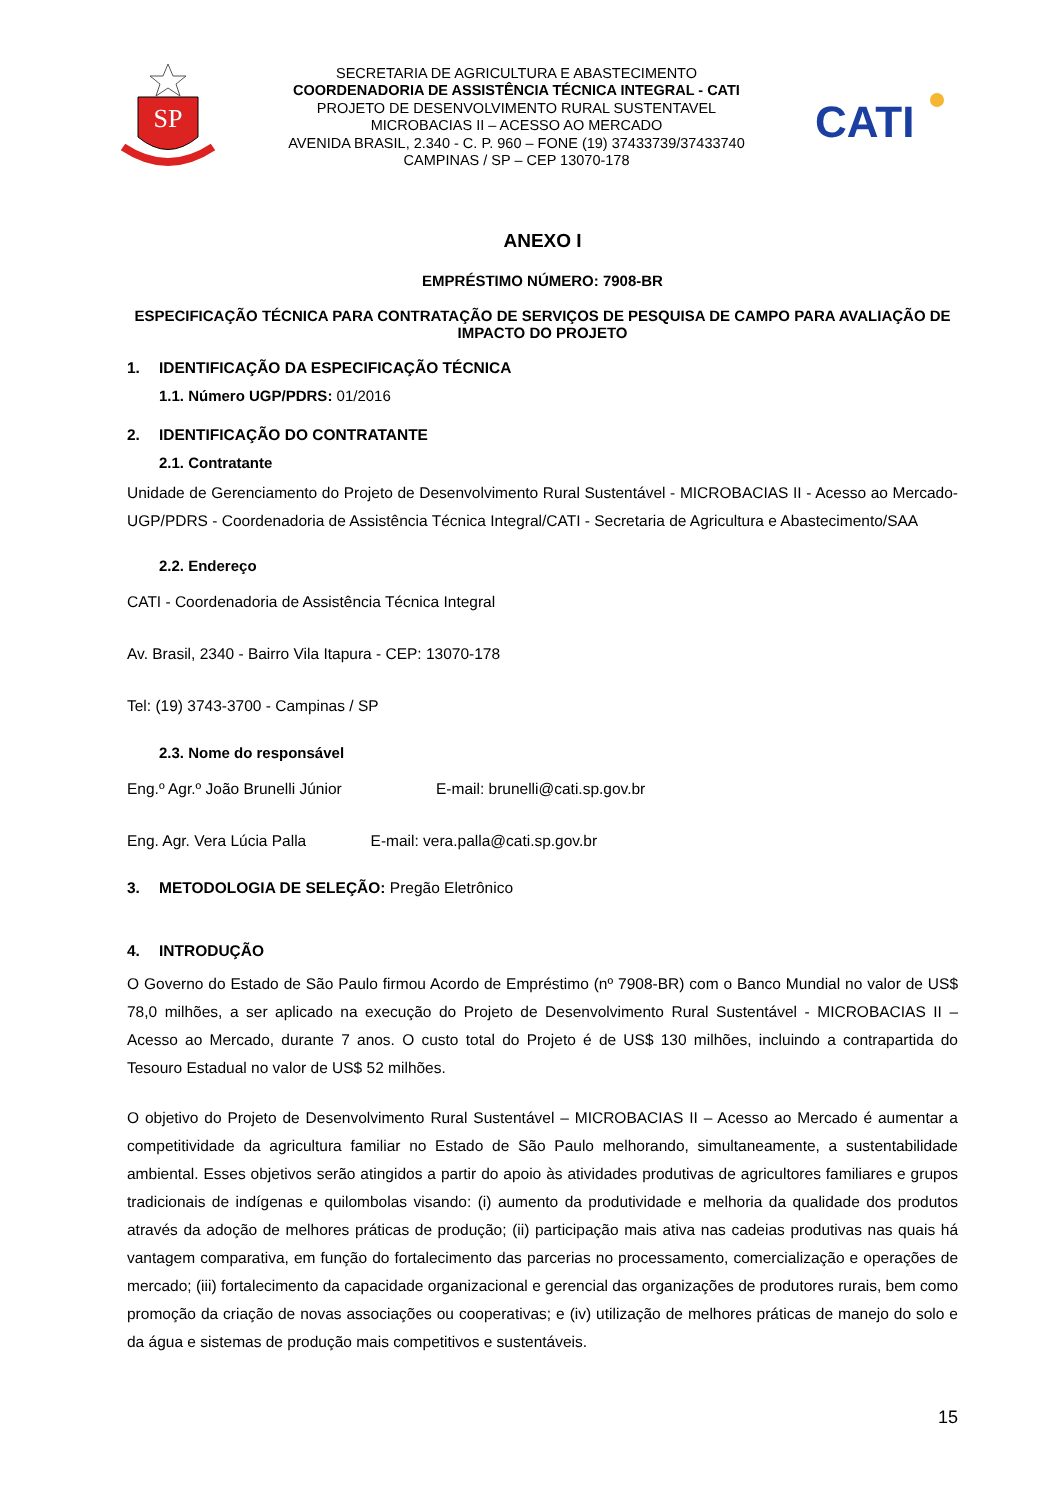SP
SECRETARIA DE AGRICULTURA E ABASTECIMENTO
COORDENADORIA DE ASSISTÊNCIA TÉCNICA INTEGRAL - CATI
PROJETO DE DESENVOLVIMENTO RURAL SUSTENTAVEL
MICROBACIAS II – ACESSO AO MERCADO
AVENIDA BRASIL, 2.340 - C. P. 960 – FONE (19) 37433739/37433740
CAMPINAS / SP – CEP 13070-178
CATI
ANEXO I
EMPRÉSTIMO NÚMERO: 7908-BR
ESPECIFICAÇÃO TÉCNICA PARA CONTRATAÇÃO DE SERVIÇOS DE PESQUISA DE CAMPO PARA AVALIAÇÃO DE IMPACTO DO PROJETO
1. IDENTIFICAÇÃO DA ESPECIFICAÇÃO TÉCNICA
1.1. Número UGP/PDRS: 01/2016
2. IDENTIFICAÇÃO DO CONTRATANTE
2.1. Contratante
Unidade de Gerenciamento do Projeto de Desenvolvimento Rural Sustentável - MICROBACIAS II - Acesso ao Mercado- UGP/PDRS - Coordenadoria de Assistência Técnica Integral/CATI - Secretaria de Agricultura e Abastecimento/SAA
2.2. Endereço
CATI - Coordenadoria de Assistência Técnica Integral
Av. Brasil, 2340 - Bairro Vila Itapura - CEP: 13070-178
Tel: (19) 3743-3700 - Campinas / SP
2.3. Nome do responsável
Eng.º Agr.º João Brunelli Júnior E-mail: brunelli@cati.sp.gov.br
Eng. Agr. Vera Lúcia Palla E-mail: vera.palla@cati.sp.gov.br
3. METODOLOGIA DE SELEÇÃO: Pregão Eletrônico
4. INTRODUÇÃO
O Governo do Estado de São Paulo firmou Acordo de Empréstimo (nº 7908-BR) com o Banco Mundial no valor de US$ 78,0 milhões, a ser aplicado na execução do Projeto de Desenvolvimento Rural Sustentável - MICROBACIAS II – Acesso ao Mercado, durante 7 anos. O custo total do Projeto é de US$ 130 milhões, incluindo a contrapartida do Tesouro Estadual no valor de US$ 52 milhões.
O objetivo do Projeto de Desenvolvimento Rural Sustentável – MICROBACIAS II – Acesso ao Mercado é aumentar a competitividade da agricultura familiar no Estado de São Paulo melhorando, simultaneamente, a sustentabilidade ambiental. Esses objetivos serão atingidos a partir do apoio às atividades produtivas de agricultores familiares e grupos tradicionais de indígenas e quilombolas visando: (i) aumento da produtividade e melhoria da qualidade dos produtos através da adoção de melhores práticas de produção; (ii) participação mais ativa nas cadeias produtivas nas quais há vantagem comparativa, em função do fortalecimento das parcerias no processamento, comercialização e operações de mercado; (iii) fortalecimento da capacidade organizacional e gerencial das organizações de produtores rurais, bem como promoção da criação de novas associações ou cooperativas; e (iv) utilização de melhores práticas de manejo do solo e da água e sistemas de produção mais competitivos e sustentáveis.
15